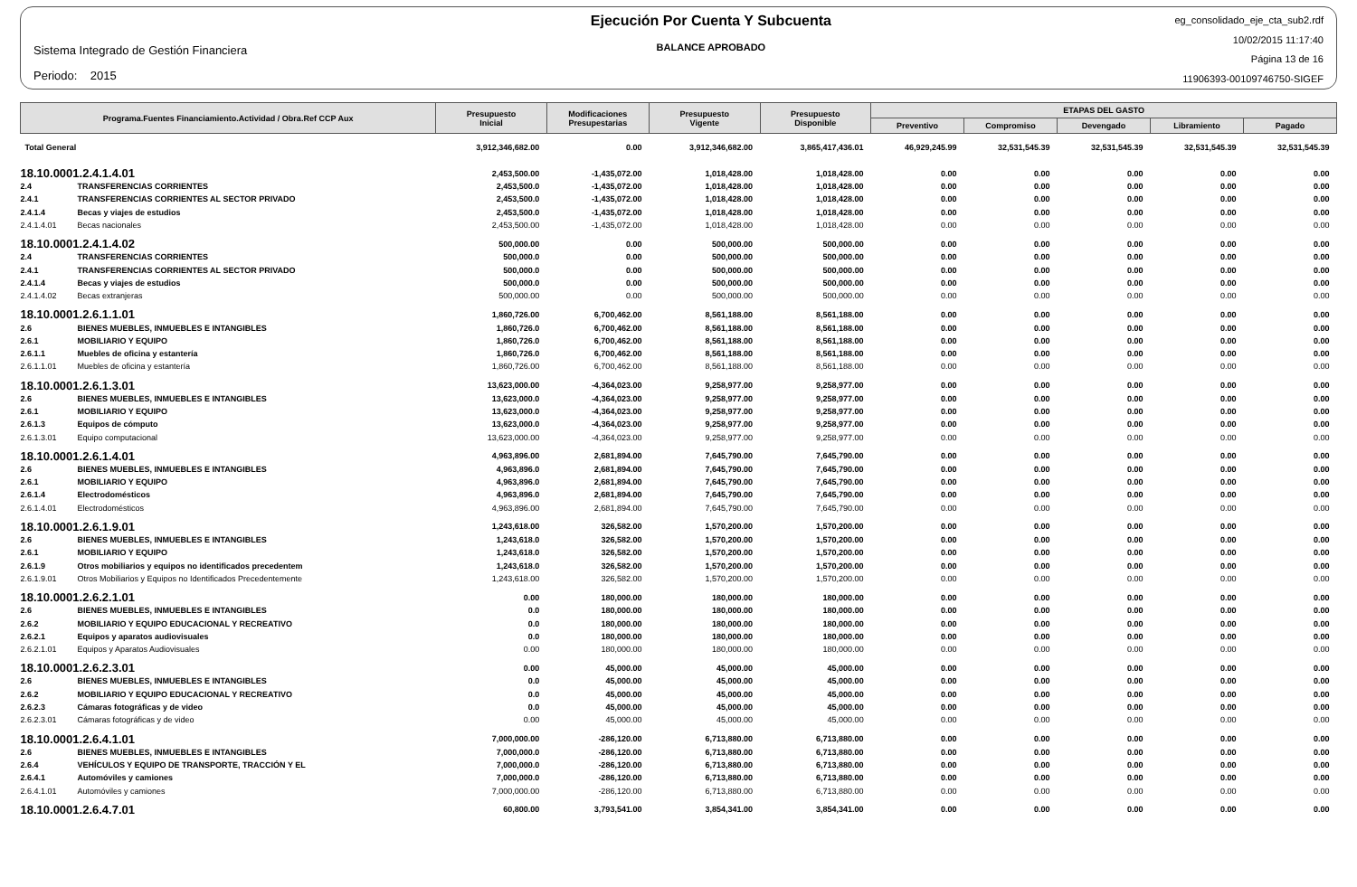Sistema Integrado de Gestión Financiera
Periodo: 2015
Ejecución Por Cuenta Y Subcuenta
BALANCE APROBADO
eg_consolidado_eje_cta_sub2.rdf
10/02/2015 11:17:40
Página 13 de 16
11906393-00109746750-SIGEF
| Programa.Fuentes Financiamiento.Actividad / Obra.Ref CCP Aux | | Presupuesto Inicial | Modificaciones Presupestarias | Presupuesto Vigente | Presupuesto Disponible | ETAPAS DEL GASTO | | | | |
| --- | --- | --- | --- | --- | --- | --- | --- | --- | --- | --- |
| | | | | | | Preventivo | Compromiso | Devengado | Libramiento | Pagado |
| Total General | | 3,912,346,682.00 | 0.00 | 3,912,346,682.00 | 3,865,417,436.01 | 46,929,245.99 | 32,531,545.39 | 32,531,545.39 | 32,531,545.39 | 32,531,545.39 |
| 18.10.0001.2.4.1.4.01 | | 2,453,500.00 | -1,435,072.00 | 1,018,428.00 | 1,018,428.00 | 0.00 | 0.00 | 0.00 | 0.00 | 0.00 |
| 2.4 | TRANSFERENCIAS CORRIENTES | 2,453,500.0 | -1,435,072.00 | 1,018,428.00 | 1,018,428.00 | 0.00 | 0.00 | 0.00 | 0.00 | 0.00 |
| 2.4.1 | TRANSFERENCIAS CORRIENTES AL SECTOR PRIVADO | 2,453,500.0 | -1,435,072.00 | 1,018,428.00 | 1,018,428.00 | 0.00 | 0.00 | 0.00 | 0.00 | 0.00 |
| 2.4.1.4 | Becas y viajes de estudios | 2,453,500.0 | -1,435,072.00 | 1,018,428.00 | 1,018,428.00 | 0.00 | 0.00 | 0.00 | 0.00 | 0.00 |
| 2.4.1.4.01 | Becas nacionales | 2,453,500.00 | -1,435,072.00 | 1,018,428.00 | 1,018,428.00 | 0.00 | 0.00 | 0.00 | 0.00 | 0.00 |
| 18.10.0001.2.4.1.4.02 | | 500,000.00 | 0.00 | 500,000.00 | 500,000.00 | 0.00 | 0.00 | 0.00 | 0.00 | 0.00 |
| 2.4 | TRANSFERENCIAS CORRIENTES | 500,000.0 | 0.00 | 500,000.00 | 500,000.00 | 0.00 | 0.00 | 0.00 | 0.00 | 0.00 |
| 2.4.1 | TRANSFERENCIAS CORRIENTES AL SECTOR PRIVADO | 500,000.0 | 0.00 | 500,000.00 | 500,000.00 | 0.00 | 0.00 | 0.00 | 0.00 | 0.00 |
| 2.4.1.4 | Becas y viajes de estudios | 500,000.0 | 0.00 | 500,000.00 | 500,000.00 | 0.00 | 0.00 | 0.00 | 0.00 | 0.00 |
| 2.4.1.4.02 | Becas extranjeras | 500,000.00 | 0.00 | 500,000.00 | 500,000.00 | 0.00 | 0.00 | 0.00 | 0.00 | 0.00 |
| 18.10.0001.2.6.1.1.01 | | 1,860,726.00 | 6,700,462.00 | 8,561,188.00 | 8,561,188.00 | 0.00 | 0.00 | 0.00 | 0.00 | 0.00 |
| 2.6 | BIENES MUEBLES, INMUEBLES E INTANGIBLES | 1,860,726.0 | 6,700,462.00 | 8,561,188.00 | 8,561,188.00 | 0.00 | 0.00 | 0.00 | 0.00 | 0.00 |
| 2.6.1 | MOBILIARIO Y EQUIPO | 1,860,726.0 | 6,700,462.00 | 8,561,188.00 | 8,561,188.00 | 0.00 | 0.00 | 0.00 | 0.00 | 0.00 |
| 2.6.1.1 | Muebles de oficina y estantería | 1,860,726.0 | 6,700,462.00 | 8,561,188.00 | 8,561,188.00 | 0.00 | 0.00 | 0.00 | 0.00 | 0.00 |
| 2.6.1.1.01 | Muebles de oficina y estantería | 1,860,726.00 | 6,700,462.00 | 8,561,188.00 | 8,561,188.00 | 0.00 | 0.00 | 0.00 | 0.00 | 0.00 |
| 18.10.0001.2.6.1.3.01 | | 13,623,000.00 | -4,364,023.00 | 9,258,977.00 | 9,258,977.00 | 0.00 | 0.00 | 0.00 | 0.00 | 0.00 |
| 2.6 | BIENES MUEBLES, INMUEBLES E INTANGIBLES | 13,623,000.0 | -4,364,023.00 | 9,258,977.00 | 9,258,977.00 | 0.00 | 0.00 | 0.00 | 0.00 | 0.00 |
| 2.6.1 | MOBILIARIO Y EQUIPO | 13,623,000.0 | -4,364,023.00 | 9,258,977.00 | 9,258,977.00 | 0.00 | 0.00 | 0.00 | 0.00 | 0.00 |
| 2.6.1.3 | Equipos de cómputo | 13,623,000.0 | -4,364,023.00 | 9,258,977.00 | 9,258,977.00 | 0.00 | 0.00 | 0.00 | 0.00 | 0.00 |
| 2.6.1.3.01 | Equipo computacional | 13,623,000.00 | -4,364,023.00 | 9,258,977.00 | 9,258,977.00 | 0.00 | 0.00 | 0.00 | 0.00 | 0.00 |
| 18.10.0001.2.6.1.4.01 | | 4,963,896.00 | 2,681,894.00 | 7,645,790.00 | 7,645,790.00 | 0.00 | 0.00 | 0.00 | 0.00 | 0.00 |
| 2.6 | BIENES MUEBLES, INMUEBLES E INTANGIBLES | 4,963,896.0 | 2,681,894.00 | 7,645,790.00 | 7,645,790.00 | 0.00 | 0.00 | 0.00 | 0.00 | 0.00 |
| 2.6.1 | MOBILIARIO Y EQUIPO | 4,963,896.0 | 2,681,894.00 | 7,645,790.00 | 7,645,790.00 | 0.00 | 0.00 | 0.00 | 0.00 | 0.00 |
| 2.6.1.4 | Electrodomésticos | 4,963,896.0 | 2,681,894.00 | 7,645,790.00 | 7,645,790.00 | 0.00 | 0.00 | 0.00 | 0.00 | 0.00 |
| 2.6.1.4.01 | Electrodomésticos | 4,963,896.00 | 2,681,894.00 | 7,645,790.00 | 7,645,790.00 | 0.00 | 0.00 | 0.00 | 0.00 | 0.00 |
| 18.10.0001.2.6.1.9.01 | | 1,243,618.00 | 326,582.00 | 1,570,200.00 | 1,570,200.00 | 0.00 | 0.00 | 0.00 | 0.00 | 0.00 |
| 2.6 | BIENES MUEBLES, INMUEBLES E INTANGIBLES | 1,243,618.0 | 326,582.00 | 1,570,200.00 | 1,570,200.00 | 0.00 | 0.00 | 0.00 | 0.00 | 0.00 |
| 2.6.1 | MOBILIARIO Y EQUIPO | 1,243,618.0 | 326,582.00 | 1,570,200.00 | 1,570,200.00 | 0.00 | 0.00 | 0.00 | 0.00 | 0.00 |
| 2.6.1.9 | Otros mobiliarios y equipos no identificados precedentem | 1,243,618.0 | 326,582.00 | 1,570,200.00 | 1,570,200.00 | 0.00 | 0.00 | 0.00 | 0.00 | 0.00 |
| 2.6.1.9.01 | Otros Mobiliarios y Equipos no Identificados Precedentemente | 1,243,618.00 | 326,582.00 | 1,570,200.00 | 1,570,200.00 | 0.00 | 0.00 | 0.00 | 0.00 | 0.00 |
| 18.10.0001.2.6.2.1.01 | | 0.00 | 180,000.00 | 180,000.00 | 180,000.00 | 0.00 | 0.00 | 0.00 | 0.00 | 0.00 |
| 2.6 | BIENES MUEBLES, INMUEBLES E INTANGIBLES | 0.0 | 180,000.00 | 180,000.00 | 180,000.00 | 0.00 | 0.00 | 0.00 | 0.00 | 0.00 |
| 2.6.2 | MOBILIARIO Y EQUIPO EDUCACIONAL Y RECREATIVO | 0.0 | 180,000.00 | 180,000.00 | 180,000.00 | 0.00 | 0.00 | 0.00 | 0.00 | 0.00 |
| 2.6.2.1 | Equipos y aparatos audiovisuales | 0.0 | 180,000.00 | 180,000.00 | 180,000.00 | 0.00 | 0.00 | 0.00 | 0.00 | 0.00 |
| 2.6.2.1.01 | Equipos y Aparatos Audiovisuales | 0.00 | 180,000.00 | 180,000.00 | 180,000.00 | 0.00 | 0.00 | 0.00 | 0.00 | 0.00 |
| 18.10.0001.2.6.2.3.01 | | 0.00 | 45,000.00 | 45,000.00 | 45,000.00 | 0.00 | 0.00 | 0.00 | 0.00 | 0.00 |
| 2.6 | BIENES MUEBLES, INMUEBLES E INTANGIBLES | 0.0 | 45,000.00 | 45,000.00 | 45,000.00 | 0.00 | 0.00 | 0.00 | 0.00 | 0.00 |
| 2.6.2 | MOBILIARIO Y EQUIPO EDUCACIONAL Y RECREATIVO | 0.0 | 45,000.00 | 45,000.00 | 45,000.00 | 0.00 | 0.00 | 0.00 | 0.00 | 0.00 |
| 2.6.2.3 | Cámaras fotográficas y de video | 0.0 | 45,000.00 | 45,000.00 | 45,000.00 | 0.00 | 0.00 | 0.00 | 0.00 | 0.00 |
| 2.6.2.3.01 | Cámaras fotográficas y de video | 0.00 | 45,000.00 | 45,000.00 | 45,000.00 | 0.00 | 0.00 | 0.00 | 0.00 | 0.00 |
| 18.10.0001.2.6.4.1.01 | | 7,000,000.00 | -286,120.00 | 6,713,880.00 | 6,713,880.00 | 0.00 | 0.00 | 0.00 | 0.00 | 0.00 |
| 2.6 | BIENES MUEBLES, INMUEBLES E INTANGIBLES | 7,000,000.0 | -286,120.00 | 6,713,880.00 | 6,713,880.00 | 0.00 | 0.00 | 0.00 | 0.00 | 0.00 |
| 2.6.4 | VEHÍCULOS Y EQUIPO DE TRANSPORTE, TRACCIÓN Y EL | 7,000,000.0 | -286,120.00 | 6,713,880.00 | 6,713,880.00 | 0.00 | 0.00 | 0.00 | 0.00 | 0.00 |
| 2.6.4.1 | Automóviles y camiones | 7,000,000.0 | -286,120.00 | 6,713,880.00 | 6,713,880.00 | 0.00 | 0.00 | 0.00 | 0.00 | 0.00 |
| 2.6.4.1.01 | Automóviles y camiones | 7,000,000.00 | -286,120.00 | 6,713,880.00 | 6,713,880.00 | 0.00 | 0.00 | 0.00 | 0.00 | 0.00 |
| 18.10.0001.2.6.4.7.01 | | 60,800.00 | 3,793,541.00 | 3,854,341.00 | 3,854,341.00 | 0.00 | 0.00 | 0.00 | 0.00 | 0.00 |